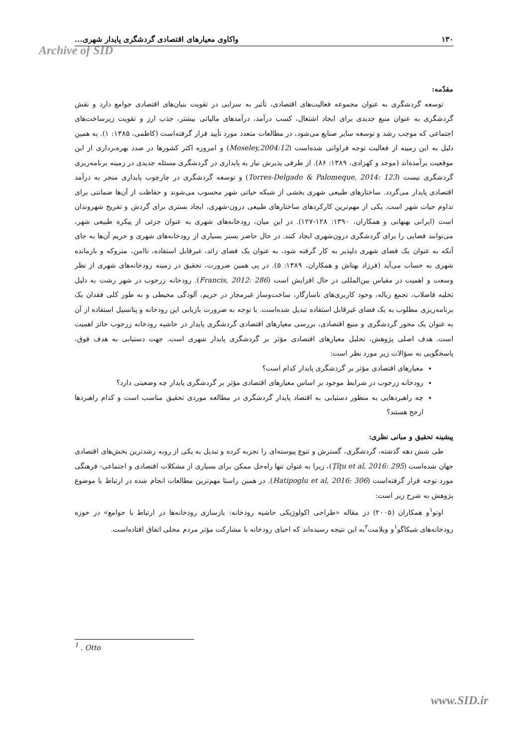۱۳۰ واکاوی معیارهای اقتصادی گردشگری پایدار شهری...
Archive of SID
مقدّمه:
توسعه گردشگری به عنوان مجموعه فعالیت‌های اقتصادی، تأثیر به سزایی در تقویت بنیان‌های اقتصادی جوامع دارد و نقش گردشگری به عنوان منبع جدیدی برای ایجاد اشتغال، کسب درآمد، درآمدهای مالیاتی بیشتر، جذب ارز و تقویت زیرساخت‌های اجتماعی که موجب رشد و توسعه سایر صنایع می‌شود، در مطالعات متعدد مورد تأیید قرار گرفته‌است (کاظمی، ۱۳۸۵: ۱). به همین دلیل به این زمینه از فعالیت توجه فراوانی شده‌است (Moseley,2004:12) و امروزه اکثر کشورها در صدد بهره‌برداری از این موقعیت برآمده‌اند (موحد و کهزادی، ۱۳۸۹: ۸۶). از طرفی پذیرش نیاز به پایداری در گردشگری مسئله جدیدی در زمینه برنامه‌ریزی گردشگری نیست (Torres-Delgado & Palomeque, 2014: 123) و توسعه گردشگری در چارچوب پایداری منجر به درآمد اقتصادی پایدار می‌گردد. ساختارهای طبیعی شهری بخشی از شبکه حیاتی شهر محسوب می‌شوند و حفاظت از آن‌ها ضمانتی برای تداوم حیات شهر است. یکی از مهم‌ترین کارکردهای ساختارهای طبیعی درون-شهری، ایجاد بستری برای گردش و تفریح شهروندان است (ایرانی بهبهانی و همکاران، ۱۳۹۰: ۱۲۸-۱۲۷). در این میان، رودخانه‌های شهری به عنوان جزئی از پیکره طبیعی شهر، می‌توانند فضایی را برای گردشگری درون‌شهری ایجاد کنند. در حال حاضر بستر بسیاری از رودخانه‌های شهری و حریم آن‌ها به جای آنکه به عنوان یک فضای شهری دلپذیر به کار گرفته شود، به عنوان یک فضای زائد، غیرقابل استفاده، ناامن، متروکه و بازمانده شهری به حساب می‌آید (فرزاد بهتاش و همکاران، ۱۳۸۹: ۵). در پی همین ضرورت، تحقیق در زمینه رودخانه‌های شهری از نظر وسعت و اهمیت در مقیاس بین‌المللی در حال افزایش است (Francis, 2012: 286). رودخانه زرجوب در شهر رشت به دلیل تخلیه فاضلاب، تجمع زباله، وجود کاربری‌های ناسازگار، ساخت‌وساز غیرمجاز در حریم، آلودگی محیطی و به طور کلی فقدان یک برنامه‌ریزی مطلوب به یک فضای غیرقابل استفاده تبدیل شده‌است. با توجه به ضرورت بازیابی این رودخانه و پتانسیل استفاده از آن به عنوان یک محور گردشگری و منبع اقتصادی، بررسی معیارهای اقتصادی گردشگری پایدار در حاشیه رودخانه زرجوب حائز اهمیت است. هدف اصلی پژوهش، تحلیل معیارهای اقتصادی مؤثر بر گردشگری پایدار شهری است. جهت دستیابی به هدف فوق، پاسخگویی به سؤالات زیر مورد نظر است:
معیارهای اقتصادی مؤثر بر گردشگری پایدار کدام است؟
رودخانه زرجوب در شرایط موجود بر اساس معیارهای اقتصادی مؤثر بر گردشگری پایدار چه وضعیتی دارد؟
چه راهبردهایی به منظور دستیابی به اقتصاد پایدار گردشگری در مطالعه موردی تحقیق مناسب است و کدام راهبردها ارجح هستند؟
پیشینه تحقیق و مبانی نظری:
طی شش دهه گذشته، گردشگری، گسترش و تنوع پیوسته‌ای را تجربه کرده و تبدیل به یکی از روبه رشدترین بخش‌های اقتصادی جهان شده‌است (Ţîţu et al, 2016: 295)، زیرا به عنوان تنها راه‌حل ممکن برای بسیاری از مشکلات اقتصادی و اجتماعی- فرهنگی مورد توجه قرار گرفته‌است (Hatipoglu et al, 2016: 306). در همین راستا مهم‌ترین مطالعات انجام شده در ارتباط با موضوع پژوهش به شرح زیر است:
اوتو<sup>۱</sup>و همکاران (۲۰۰۵) در مقاله «طراحی اکولوژیکی حاشیه رودخانه: بازسازی رودخانه‌ها در ارتباط با جوامع» در حوزه رودخانه‌های شیکاگو<sup>۱</sup>و ویلامت<sup>۲</sup>به این نتیجه رسیده‌اند که احیای رودخانه با مشارکت مؤثر مردم محلی اتفاق افتاده‌است.
<sup>1</sup> . Otto
www.SID.ir